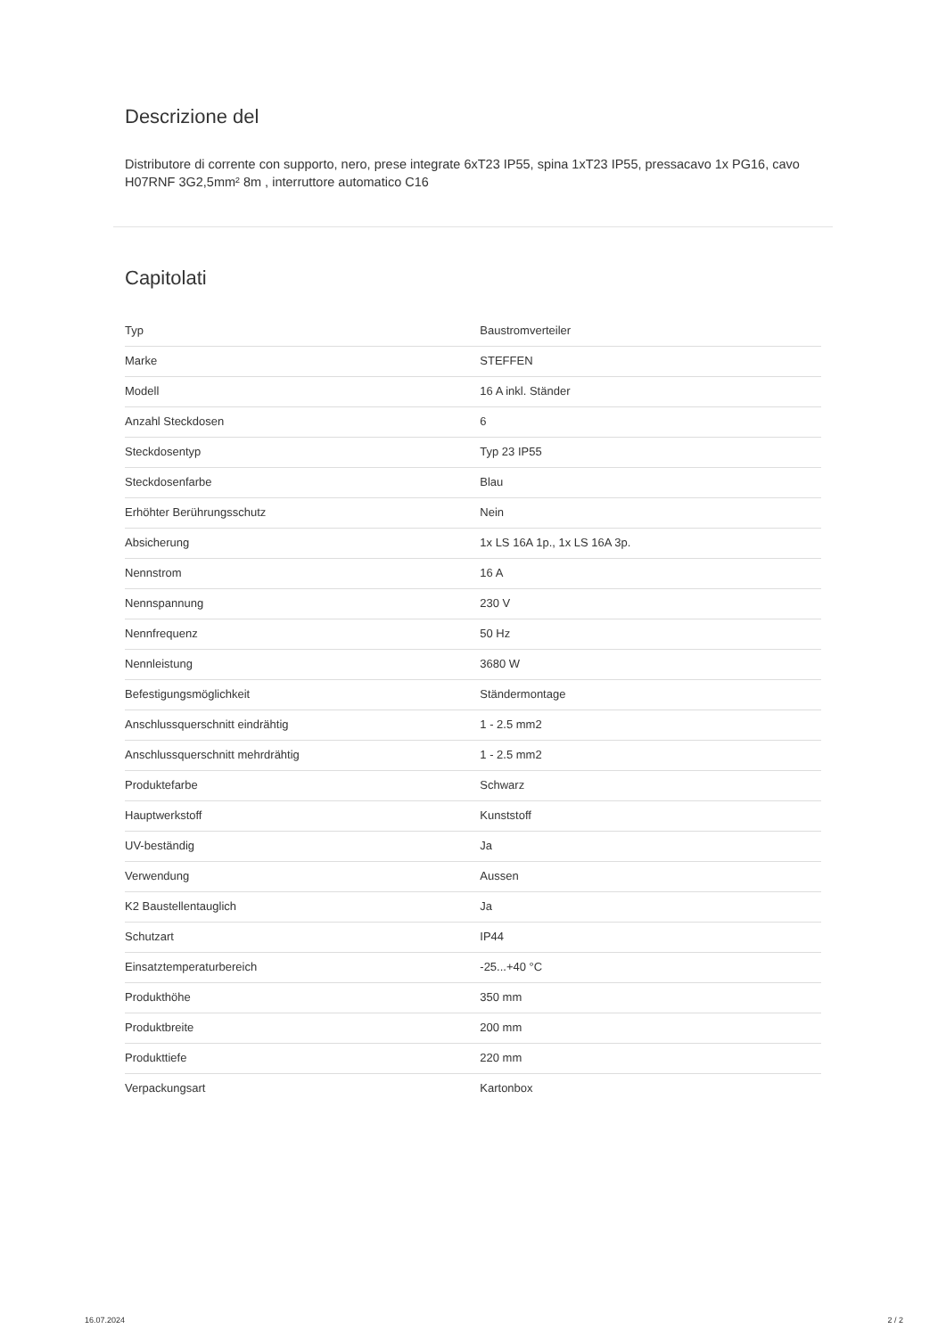Descrizione del
Distributore di corrente con supporto, nero, prese integrate 6xT23 IP55, spina 1xT23 IP55, pressacavo 1x PG16, cavo H07RNF 3G2,5mm² 8m , interruttore automatico C16
Capitolati
| Typ | Baustromverteiler |
| Marke | STEFFEN |
| Modell | 16 A inkl. Ständer |
| Anzahl Steckdosen | 6 |
| Steckdosentyp | Typ 23 IP55 |
| Steckdosenfarbe | Blau |
| Erhöhter Berührungsschutz | Nein |
| Absicherung | 1x LS 16A 1p., 1x LS 16A 3p. |
| Nennstrom | 16 A |
| Nennspannung | 230 V |
| Nennfrequenz | 50 Hz |
| Nennleistung | 3680 W |
| Befestigungsmöglichkeit | Ständermontage |
| Anschlussquerschnitt eindrähtig | 1 - 2.5 mm2 |
| Anschlussquerschnitt mehrdrähtig | 1 - 2.5 mm2 |
| Produktefarbe | Schwarz |
| Hauptwerkstoff | Kunststoff |
| UV-beständig | Ja |
| Verwendung | Aussen |
| K2 Baustellentauglich | Ja |
| Schutzart | IP44 |
| Einsatztemperaturbereich | -25...+40 °C |
| Produkthöhe | 350 mm |
| Produktbreite | 200 mm |
| Produkttiefe | 220 mm |
| Verpackungsart | Kartonbox |
16.07.2024 2 / 2